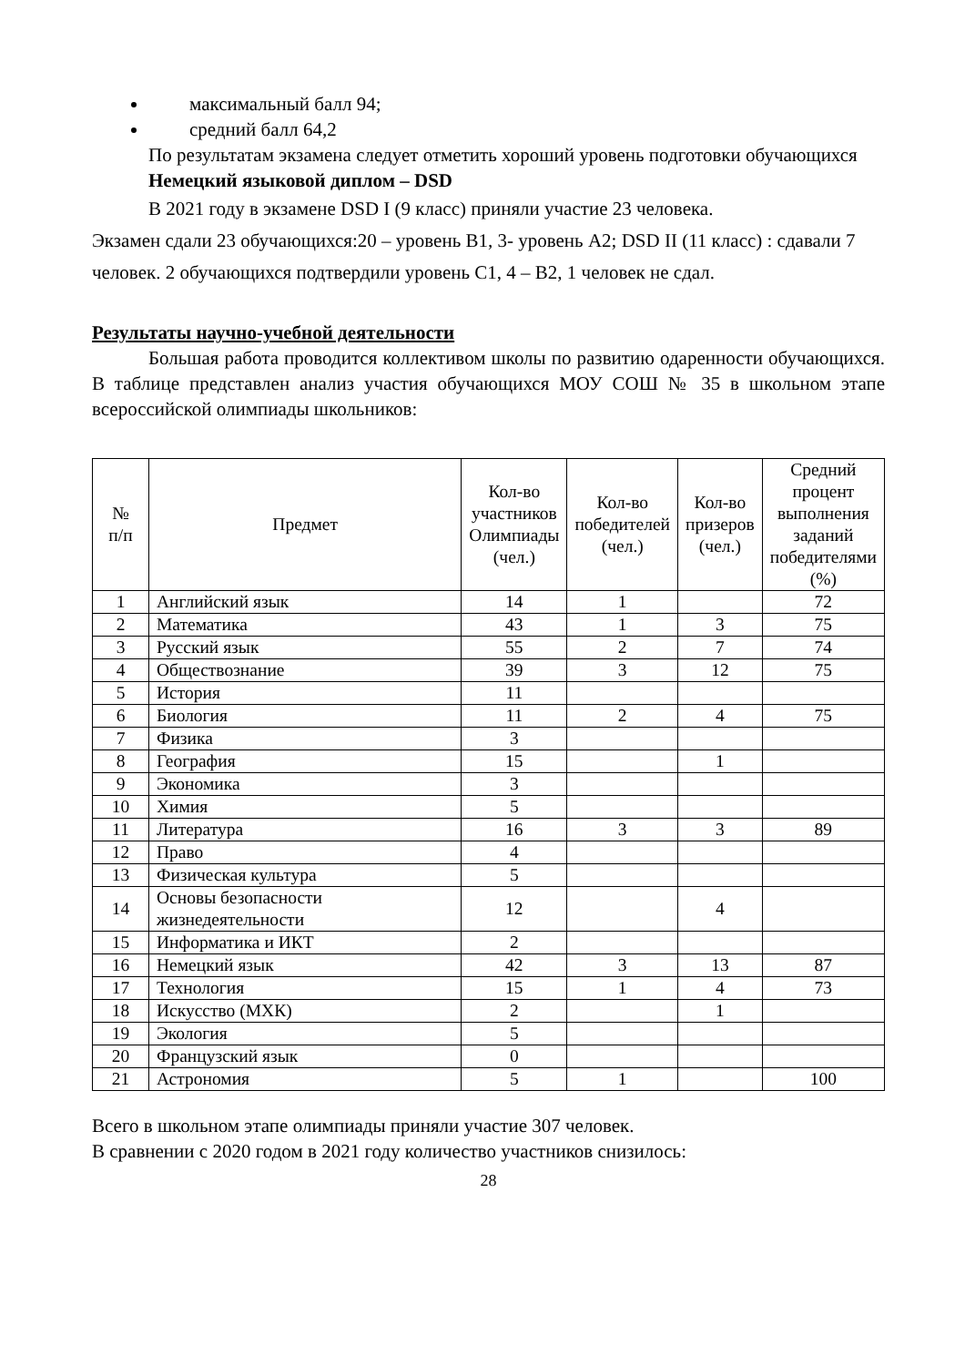максимальный балл 94;
средний балл 64,2
По результатам экзамена следует отметить хороший уровень подготовки обучающихся
Немецкий языковой диплом – DSD
В 2021 году в экзамене DSD I (9 класс) приняли участие 23 человека.
Экзамен сдали 23 обучающихся:20 – уровень В1, 3- уровень А2; DSD II (11 класс) : сдавали 7 человек. 2 обучающихся подтвердили уровень С1, 4 – В2, 1 человек не сдал.
Результаты научно-учебной деятельности
Большая работа проводится коллективом школы по развитию одаренности обучающихся. В таблице представлен анализ участия обучающихся МОУ СОШ № 35 в школьном этапе всероссийской олимпиады школьников:
| № п/п | Предмет | Кол-во участников Олимпиады (чел.) | Кол-во победителей (чел.) | Кол-во призеров (чел.) | Средний процент выполнения заданий победителями (%) |
| --- | --- | --- | --- | --- | --- |
| 1 | Английский язык | 14 | 1 | | 72 |
| 2 | Математика | 43 | 1 | 3 | 75 |
| 3 | Русский язык | 55 | 2 | 7 | 74 |
| 4 | Обществознание | 39 | 3 | 12 | 75 |
| 5 | История | 11 | | | |
| 6 | Биология | 11 | 2 | 4 | 75 |
| 7 | Физика | 3 | | | |
| 8 | География | 15 | | 1 | |
| 9 | Экономика | 3 | | | |
| 10 | Химия | 5 | | | |
| 11 | Литература | 16 | 3 | 3 | 89 |
| 12 | Право | 4 | | | |
| 13 | Физическая культура | 5 | | | |
| 14 | Основы безопасности жизнедеятельности | 12 | | 4 | |
| 15 | Информатика и ИКТ | 2 | | | |
| 16 | Немецкий язык | 42 | 3 | 13 | 87 |
| 17 | Технология | 15 | 1 | 4 | 73 |
| 18 | Искусство (МХК) | 2 | | 1 | |
| 19 | Экология | 5 | | | |
| 20 | Французский язык | 0 | | | |
| 21 | Астрономия | 5 | 1 | | 100 |
Всего в школьном этапе олимпиады приняли участие 307 человек.
В сравнении с 2020 годом в 2021 году количество участников снизилось:
28